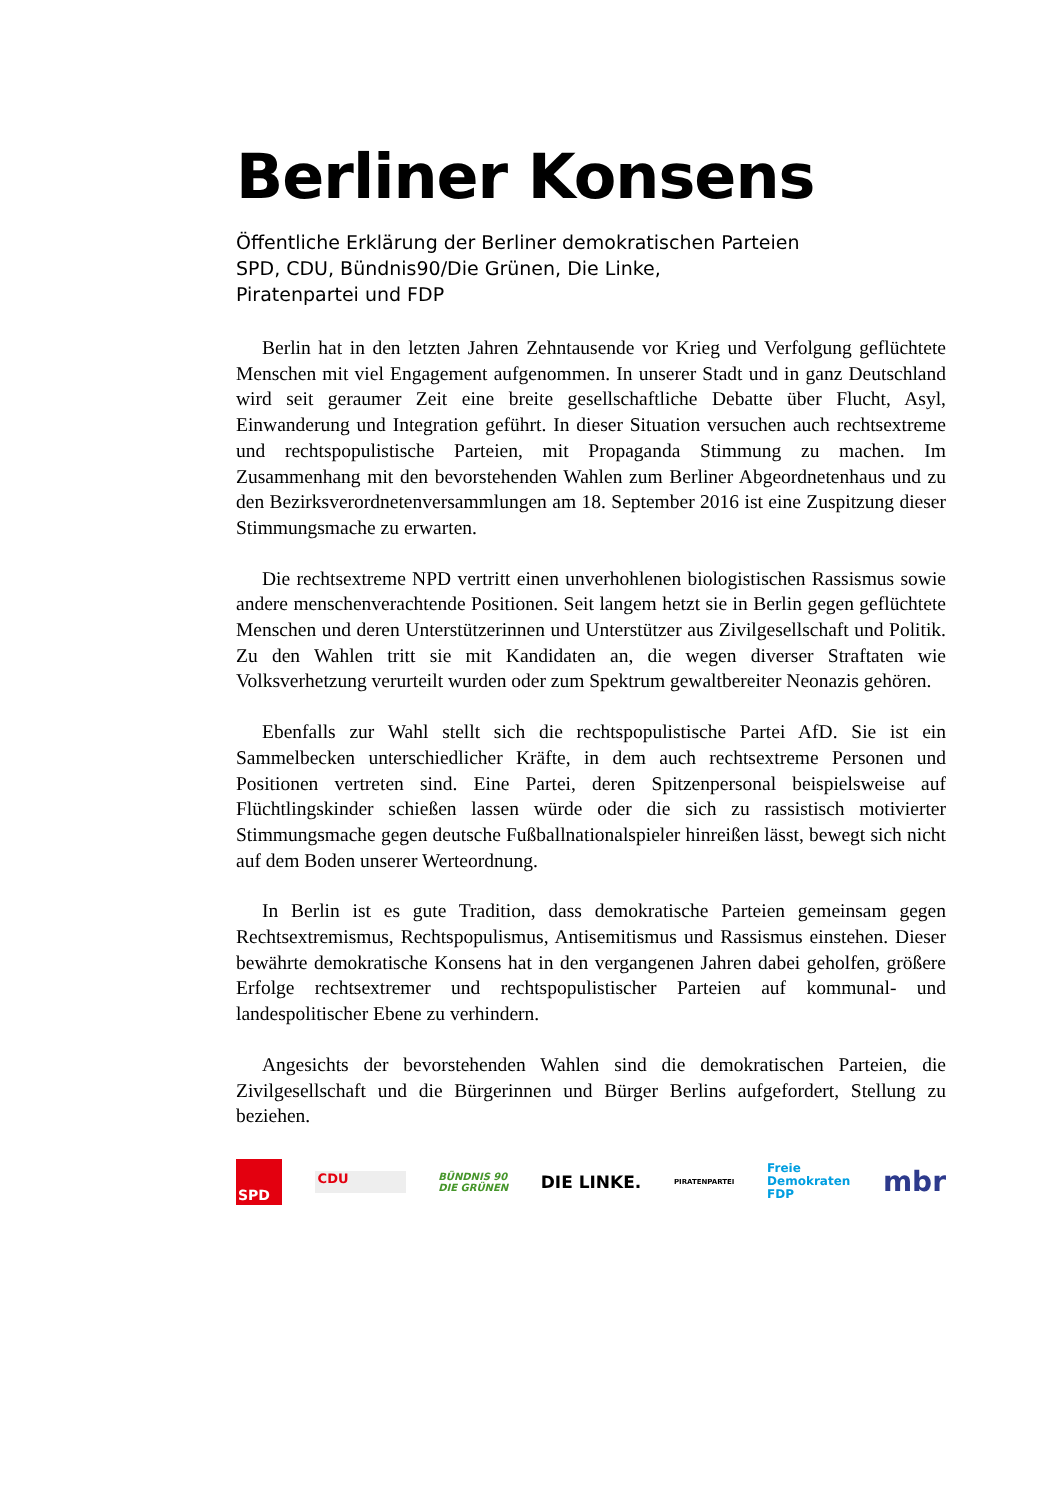Berliner Konsens
Öffentliche Erklärung der Berliner demokratischen Parteien
SPD, CDU, Bündnis90/Die Grünen, Die Linke,
Piratenpartei und FDP
Berlin hat in den letzten Jahren Zehntausende vor Krieg und Verfolgung geflüchtete Menschen mit viel Engagement aufgenommen. In unserer Stadt und in ganz Deutschland wird seit geraumer Zeit eine breite gesellschaftliche Debatte über Flucht, Asyl, Einwanderung und Integration geführt. In dieser Situation versuchen auch rechtsextreme und rechtspopulistische Parteien, mit Propaganda Stimmung zu machen. Im Zusammenhang mit den bevorstehenden Wahlen zum Berliner Abgeordnetenhaus und zu den Bezirksverordnetenversammlungen am 18. September 2016 ist eine Zuspitzung dieser Stimmungsmache zu erwarten.
Die rechtsextreme NPD vertritt einen unverhohlenen biologistischen Rassismus sowie andere menschenverachtende Positionen. Seit langem hetzt sie in Berlin gegen geflüchtete Menschen und deren Unterstützerinnen und Unterstützer aus Zivilgesellschaft und Politik. Zu den Wahlen tritt sie mit Kandidaten an, die wegen diverser Straftaten wie Volksverhetzung verurteilt wurden oder zum Spektrum gewaltbereiter Neonazis gehören.
Ebenfalls zur Wahl stellt sich die rechtspopulistische Partei AfD. Sie ist ein Sammelbecken unterschiedlicher Kräfte, in dem auch rechtsextreme Personen und Positionen vertreten sind. Eine Partei, deren Spitzenpersonal beispielsweise auf Flüchtlingskinder schießen lassen würde oder die sich zu rassistisch motivierter Stimmungsmache gegen deutsche Fußballnationalspieler hinreißen lässt, bewegt sich nicht auf dem Boden unserer Werteordnung.
In Berlin ist es gute Tradition, dass demokratische Parteien gemeinsam gegen Rechtsextremismus, Rechtspopulismus, Antisemitismus und Rassismus einstehen. Dieser bewährte demokratische Konsens hat in den vergangenen Jahren dabei geholfen, größere Erfolge rechtsextremer und rechtspopulistischer Parteien auf kommunal- und landespolitischer Ebene zu verhindern.
Angesichts der bevorstehenden Wahlen sind die demokratischen Parteien, die Zivilgesellschaft und die Bürgerinnen und Bürger Berlins aufgefordert, Stellung zu beziehen.
SPD
CDU
BÜNDNIS 90
DIE GRÜNEN
DIE LINKE.
PIRATENPARTEI
Freie
Demokraten
FDP
mbr